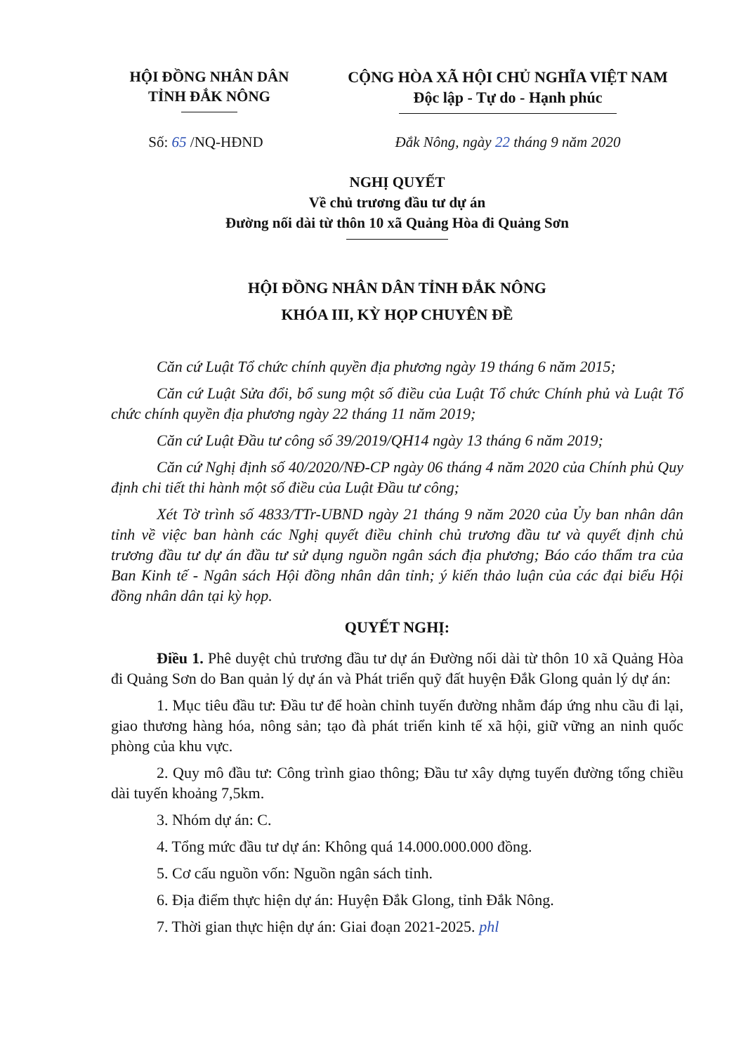HỘI ĐỒNG NHÂN DÂN
TỈNH ĐẮK NÔNG
CỘNG HÒA XÃ HỘI CHỦ NGHĨA VIỆT NAM
Độc lập - Tự do - Hạnh phúc
Số: 65 /NQ-HĐND Đắk Nông, ngày 22 tháng 9 năm 2020
NGHỊ QUYẾT
Về chủ trương đầu tư dự án
Đường nối dài từ thôn 10 xã Quảng Hòa đi Quảng Sơn
HỘI ĐỒNG NHÂN DÂN TỈNH ĐẮK NÔNG
KHÓA III, KỲ HỌP CHUYÊN ĐỀ
Căn cứ Luật Tổ chức chính quyền địa phương ngày 19 tháng 6 năm 2015;
Căn cứ Luật Sửa đổi, bổ sung một số điều của Luật Tổ chức Chính phủ và Luật Tổ chức chính quyền địa phương ngày 22 tháng 11 năm 2019;
Căn cứ Luật Đầu tư công số 39/2019/QH14 ngày 13 tháng 6 năm 2019;
Căn cứ Nghị định số 40/2020/NĐ-CP ngày 06 tháng 4 năm 2020 của Chính phủ Quy định chi tiết thi hành một số điều của Luật Đầu tư công;
Xét Tờ trình số 4833/TTr-UBND ngày 21 tháng 9 năm 2020 của Ủy ban nhân dân tỉnh về việc ban hành các Nghị quyết điều chỉnh chủ trương đầu tư và quyết định chủ trương đầu tư dự án đầu tư sử dụng nguồn ngân sách địa phương; Báo cáo thẩm tra của Ban Kinh tế - Ngân sách Hội đồng nhân dân tỉnh; ý kiến thảo luận của các đại biểu Hội đồng nhân dân tại kỳ họp.
QUYẾT NGHỊ:
Điều 1. Phê duyệt chủ trương đầu tư dự án Đường nối dài từ thôn 10 xã Quảng Hòa đi Quảng Sơn do Ban quản lý dự án và Phát triển quỹ đất huyện Đắk Glong quản lý dự án:
1. Mục tiêu đầu tư: Đầu tư để hoàn chỉnh tuyến đường nhằm đáp ứng nhu cầu đi lại, giao thương hàng hóa, nông sản; tạo đà phát triển kinh tế xã hội, giữ vững an ninh quốc phòng của khu vực.
2. Quy mô đầu tư: Công trình giao thông; Đầu tư xây dựng tuyến đường tổng chiều dài tuyến khoảng 7,5km.
3. Nhóm dự án: C.
4. Tổng mức đầu tư dự án: Không quá 14.000.000.000 đồng.
5. Cơ cấu nguồn vốn: Nguồn ngân sách tỉnh.
6. Địa điểm thực hiện dự án: Huyện Đắk Glong, tỉnh Đắk Nông.
7. Thời gian thực hiện dự án: Giai đoạn 2021-2025. phl